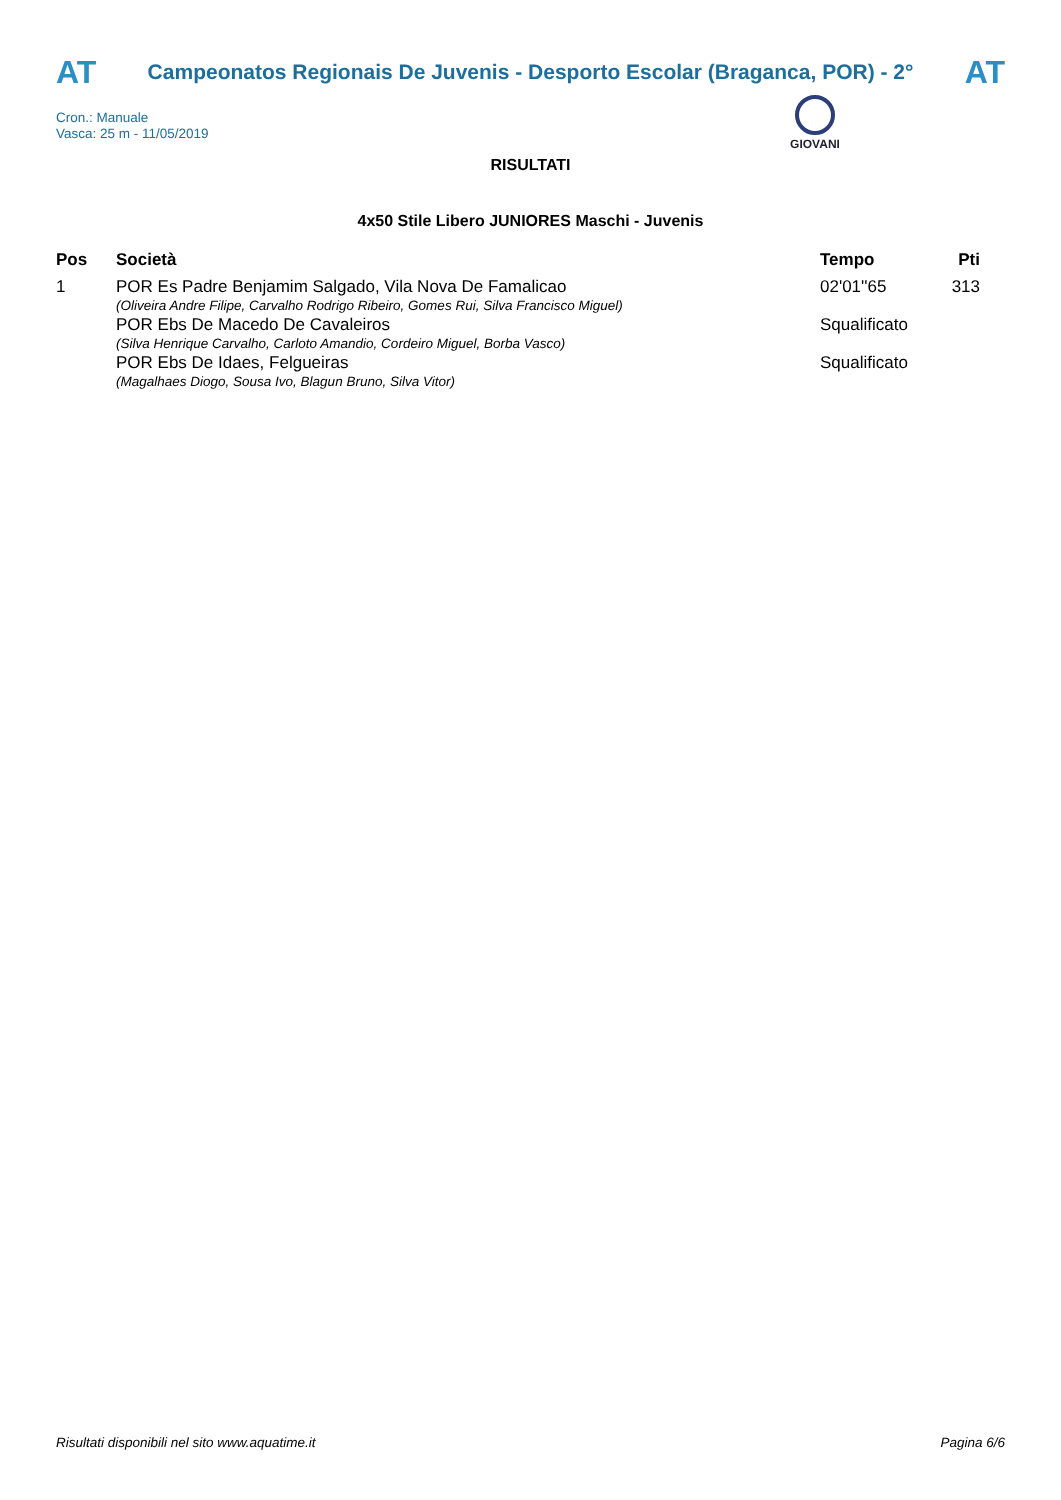AT
Campeonatos Regionais De Juvenis - Desporto Escolar (Braganca, POR) - 2°
AT
Cron.: Manuale
Vasca: 25 m - 11/05/2019
GIOVANI
RISULTATI
4x50 Stile Libero JUNIORES Maschi - Juvenis
| Pos | Società | Tempo | Pti |
| --- | --- | --- | --- |
| 1 | POR Es Padre Benjamim Salgado, Vila Nova De Famalicao (Oliveira Andre Filipe, Carvalho Rodrigo Ribeiro, Gomes Rui, Silva Francisco Miguel) | 02'01''65 | 313 |
| | POR Ebs De Macedo De Cavaleiros (Silva Henrique Carvalho, Carloto Amandio, Cordeiro Miguel, Borba Vasco) | Squalificato | |
| | POR Ebs De Idaes, Felgueiras (Magalhaes Diogo, Sousa Ivo, Blagun Bruno, Silva Vitor) | Squalificato | |
Risultati disponibili nel sito www.aquatime.it Pagina 6/6